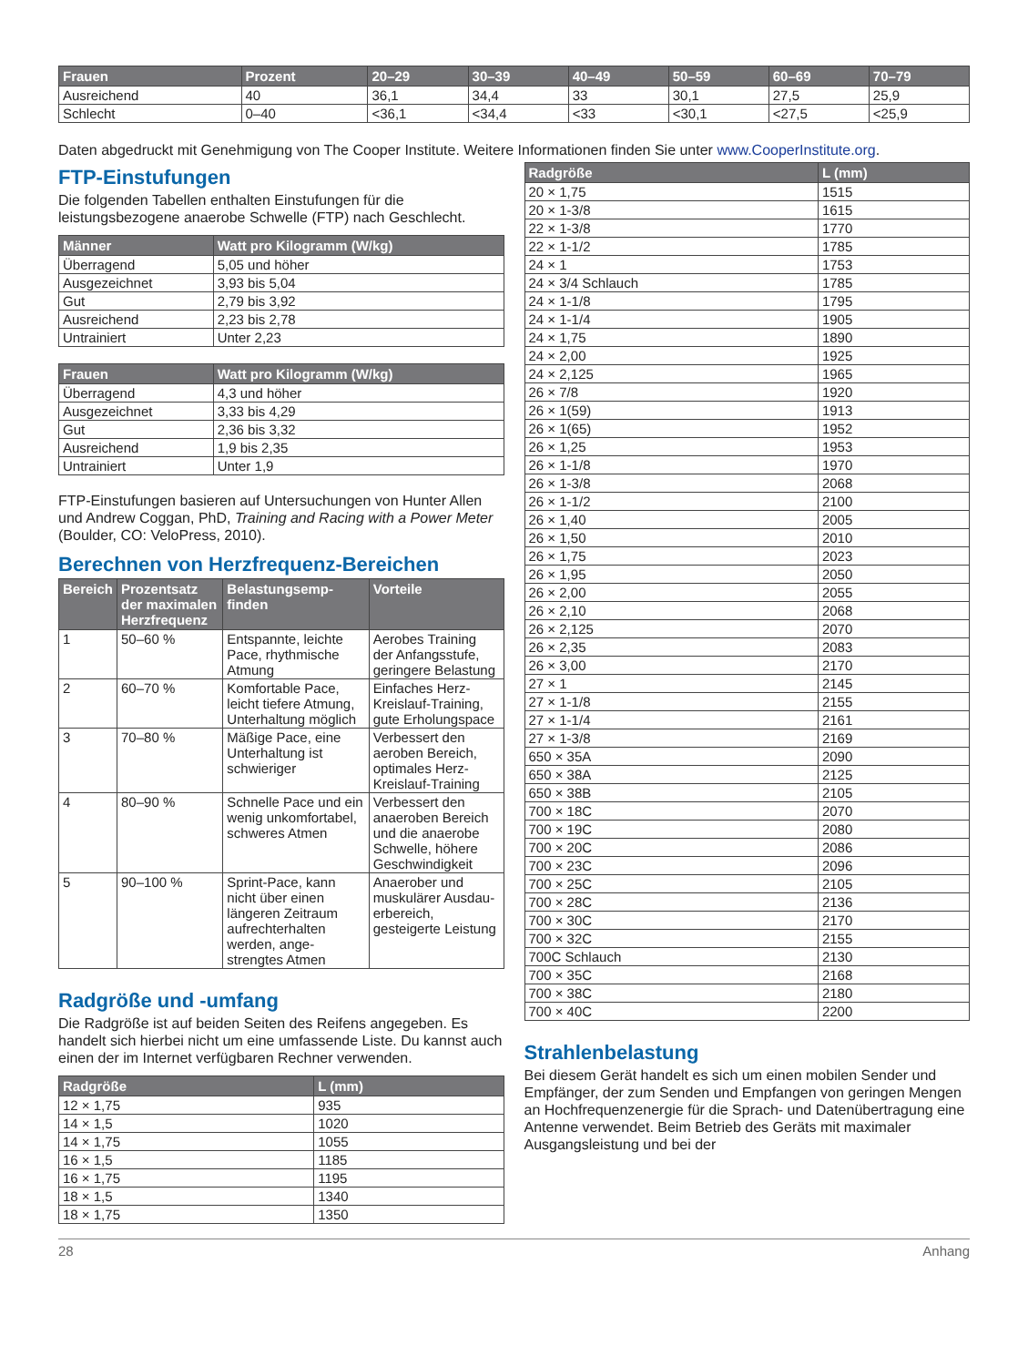| Frauen | Prozent | 20–29 | 30–39 | 40–49 | 50–59 | 60–69 | 70–79 |
| --- | --- | --- | --- | --- | --- | --- | --- |
| Ausreichend | 40 | 36,1 | 34,4 | 33 | 30,1 | 27,5 | 25,9 |
| Schlecht | 0–40 | <36,1 | <34,4 | <33 | <30,1 | <27,5 | <25,9 |
Daten abgedruckt mit Genehmigung von The Cooper Institute. Weitere Informationen finden Sie unter www.CooperInstitute.org.
FTP-Einstufungen
Die folgenden Tabellen enthalten Einstufungen für die leistungsbezogene anaerobe Schwelle (FTP) nach Geschlecht.
| Männer | Watt pro Kilogramm (W/kg) |
| --- | --- |
| Überragend | 5,05 und höher |
| Ausgezeichnet | 3,93 bis 5,04 |
| Gut | 2,79 bis 3,92 |
| Ausreichend | 2,23 bis 2,78 |
| Untrainiert | Unter 2,23 |
| Frauen | Watt pro Kilogramm (W/kg) |
| --- | --- |
| Überragend | 4,3 und höher |
| Ausgezeichnet | 3,33 bis 4,29 |
| Gut | 2,36 bis 3,32 |
| Ausreichend | 1,9 bis 2,35 |
| Untrainiert | Unter 1,9 |
FTP-Einstufungen basieren auf Untersuchungen von Hunter Allen und Andrew Coggan, PhD, Training and Racing with a Power Meter (Boulder, CO: VeloPress, 2010).
Berechnen von Herzfrequenz-Bereichen
| Bereich | Prozentsatz der maximalen Herzfrequenz | Belastungsemp-finden | Vorteile |
| --- | --- | --- | --- |
| 1 | 50–60 % | Entspannte, leichte Pace, rhythmische Atmung | Aerobes Training der Anfangsstufe, geringere Belastung |
| 2 | 60–70 % | Komfortable Pace, leicht tiefere Atmung, Unterhaltung möglich | Einfaches Herz-Kreislauf-Training, gute Erholungspace |
| 3 | 70–80 % | Mäßige Pace, eine Unterhaltung ist schwieriger | Verbessert den aeroben Bereich, optimales Herz-Kreislauf-Training |
| 4 | 80–90 % | Schnelle Pace und ein wenig unkomfortabel, schweres Atmen | Verbessert den anaeroben Bereich und die anaerobe Schwelle, höhere Geschwindigkeit |
| 5 | 90–100 % | Sprint-Pace, kann nicht über einen längeren Zeitraum aufrechterhalten werden, ange-strengtes Atmen | Anaerober und muskulärer Ausdau-erbereich, gesteigerte Leistung |
Radgröße und -umfang
Die Radgröße ist auf beiden Seiten des Reifens angegeben. Es handelt sich hierbei nicht um eine umfassende Liste. Du kannst auch einen der im Internet verfügbaren Rechner verwenden.
| Radgröße | L (mm) |
| --- | --- |
| 12 × 1,75 | 935 |
| 14 × 1,5 | 1020 |
| 14 × 1,75 | 1055 |
| 16 × 1,5 | 1185 |
| 16 × 1,75 | 1195 |
| 18 × 1,5 | 1340 |
| 18 × 1,75 | 1350 |
| Radgröße | L (mm) |
| --- | --- |
| 20 × 1,75 | 1515 |
| 20 × 1-3/8 | 1615 |
| 22 × 1-3/8 | 1770 |
| 22 × 1-1/2 | 1785 |
| 24 × 1 | 1753 |
| 24 × 3/4 Schlauch | 1785 |
| 24 × 1-1/8 | 1795 |
| 24 × 1-1/4 | 1905 |
| 24 × 1,75 | 1890 |
| 24 × 2,00 | 1925 |
| 24 × 2,125 | 1965 |
| 26 × 7/8 | 1920 |
| 26 × 1(59) | 1913 |
| 26 × 1(65) | 1952 |
| 26 × 1,25 | 1953 |
| 26 × 1-1/8 | 1970 |
| 26 × 1-3/8 | 2068 |
| 26 × 1-1/2 | 2100 |
| 26 × 1,40 | 2005 |
| 26 × 1,50 | 2010 |
| 26 × 1,75 | 2023 |
| 26 × 1,95 | 2050 |
| 26 × 2,00 | 2055 |
| 26 × 2,10 | 2068 |
| 26 × 2,125 | 2070 |
| 26 × 2,35 | 2083 |
| 26 × 3,00 | 2170 |
| 27 × 1 | 2145 |
| 27 × 1-1/8 | 2155 |
| 27 × 1-1/4 | 2161 |
| 27 × 1-3/8 | 2169 |
| 650 × 35A | 2090 |
| 650 × 38A | 2125 |
| 650 × 38B | 2105 |
| 700 × 18C | 2070 |
| 700 × 19C | 2080 |
| 700 × 20C | 2086 |
| 700 × 23C | 2096 |
| 700 × 25C | 2105 |
| 700 × 28C | 2136 |
| 700 × 30C | 2170 |
| 700 × 32C | 2155 |
| 700C Schlauch | 2130 |
| 700 × 35C | 2168 |
| 700 × 38C | 2180 |
| 700 × 40C | 2200 |
Strahlenbelastung
Bei diesem Gerät handelt es sich um einen mobilen Sender und Empfänger, der zum Senden und Empfangen von geringen Mengen an Hochfrequenzenergie für die Sprach- und Datenübertragung eine Antenne verwendet. Beim Betrieb des Geräts mit maximaler Ausgangsleistung und bei der
28 Anhang